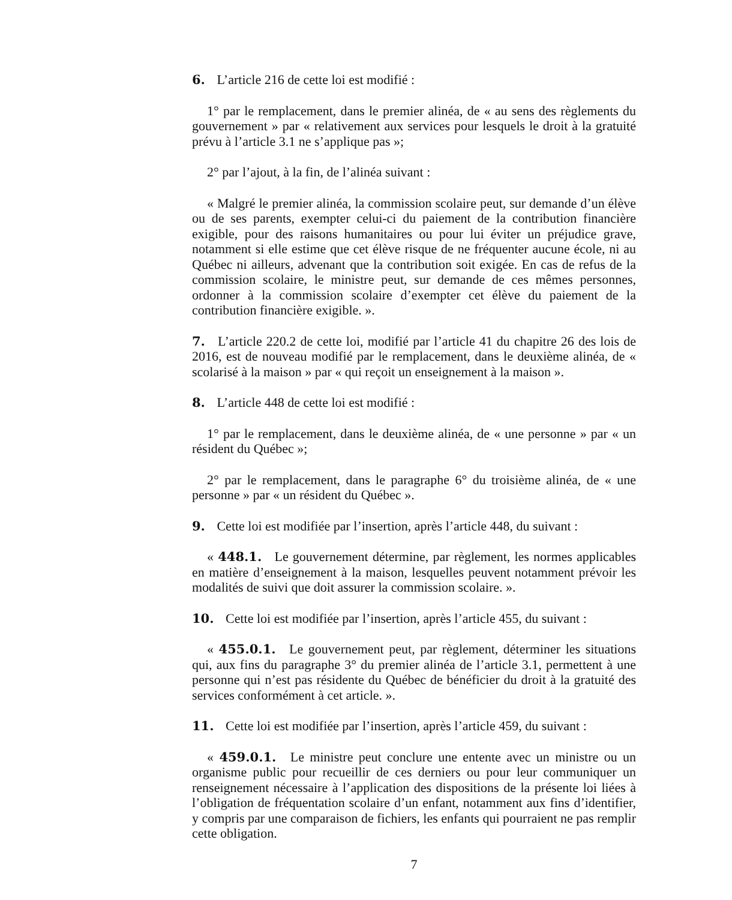6. L’article 216 de cette loi est modifié :
1° par le remplacement, dans le premier alinéa, de « au sens des règlements du gouvernement » par « relativement aux services pour lesquels le droit à la gratuité prévu à l’article 3.1 ne s’applique pas »;
2° par l’ajout, à la fin, de l’alinéa suivant :
« Malgré le premier alinéa, la commission scolaire peut, sur demande d’un élève ou de ses parents, exempter celui-ci du paiement de la contribution financière exigible, pour des raisons humanitaires ou pour lui éviter un préjudice grave, notamment si elle estime que cet élève risque de ne fréquenter aucune école, ni au Québec ni ailleurs, advenant que la contribution soit exigée. En cas de refus de la commission scolaire, le ministre peut, sur demande de ces mêmes personnes, ordonner à la commission scolaire d’exempter cet élève du paiement de la contribution financière exigible. ».
7. L’article 220.2 de cette loi, modifié par l’article 41 du chapitre 26 des lois de 2016, est de nouveau modifié par le remplacement, dans le deuxième alinéa, de « scolarisé à la maison » par « qui reçoit un enseignement à la maison ».
8. L’article 448 de cette loi est modifié :
1° par le remplacement, dans le deuxième alinéa, de « une personne » par « un résident du Québec »;
2° par le remplacement, dans le paragraphe 6° du troisième alinéa, de « une personne » par « un résident du Québec ».
9. Cette loi est modifiée par l’insertion, après l’article 448, du suivant :
« 448.1. Le gouvernement détermine, par règlement, les normes applicables en matière d’enseignement à la maison, lesquelles peuvent notamment prévoir les modalités de suivi que doit assurer la commission scolaire. ».
10. Cette loi est modifiée par l’insertion, après l’article 455, du suivant :
« 455.0.1. Le gouvernement peut, par règlement, déterminer les situations qui, aux fins du paragraphe 3° du premier alinéa de l’article 3.1, permettent à une personne qui n’est pas résidente du Québec de bénéficier du droit à la gratuité des services conformément à cet article. ».
11. Cette loi est modifiée par l’insertion, après l’article 459, du suivant :
« 459.0.1. Le ministre peut conclure une entente avec un ministre ou un organisme public pour recueillir de ces derniers ou pour leur communiquer un renseignement nécessaire à l’application des dispositions de la présente loi liées à l’obligation de fréquentation scolaire d’un enfant, notamment aux fins d’identifier, y compris par une comparaison de fichiers, les enfants qui pourraient ne pas remplir cette obligation.
7